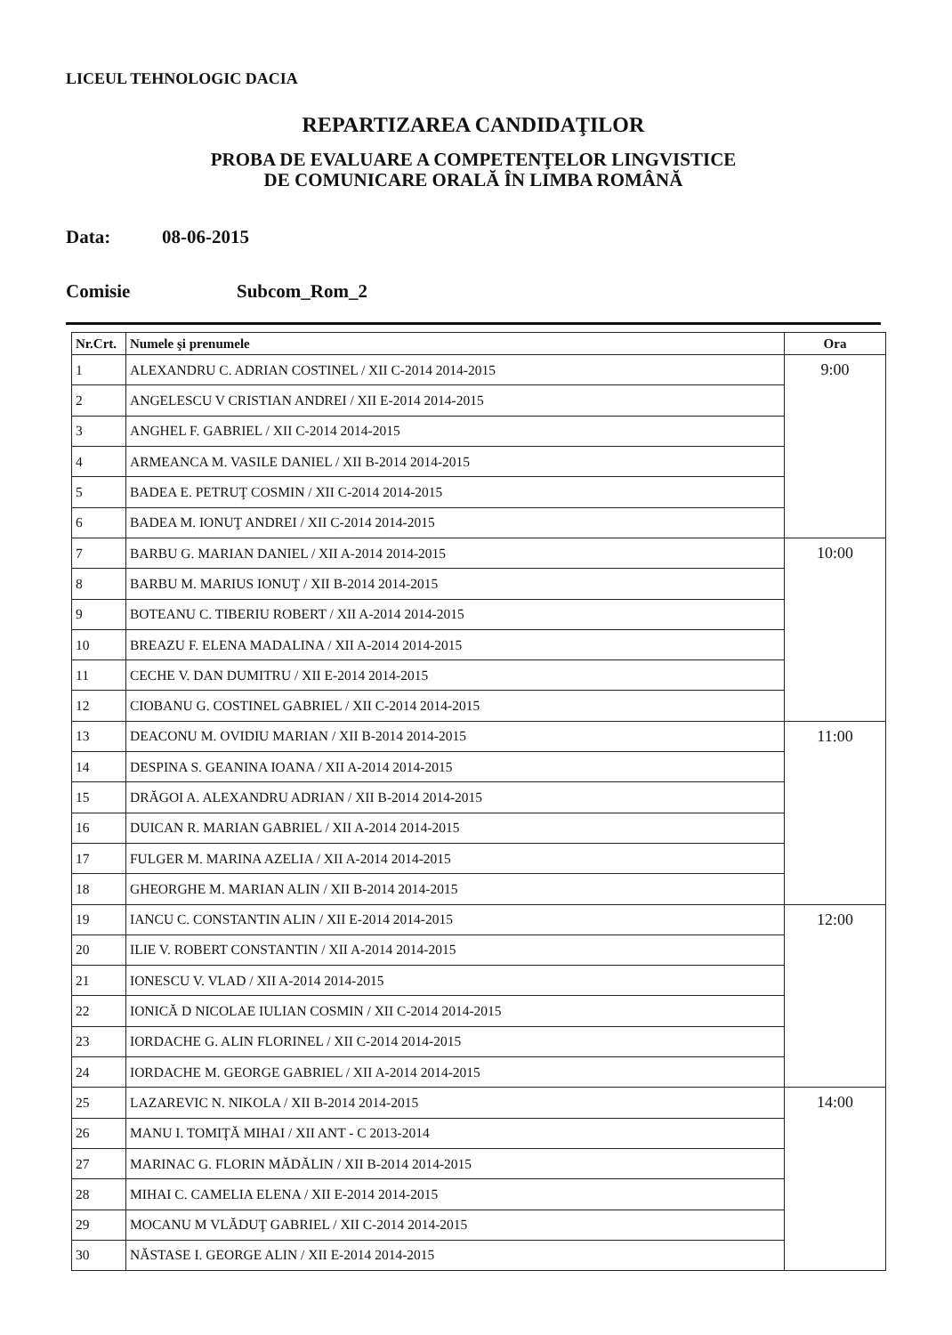LICEUL TEHNOLOGIC DACIA
REPARTIZAREA CANDIDAŢILOR
PROBA DE EVALUARE A COMPETENŢELOR LINGVISTICE
DE COMUNICARE ORALĂ ÎN LIMBA ROMÂNĂ
Data: 08-06-2015
Comisie Subcom_Rom_2
| Nr.Crt. | Numele şi prenumele | Ora |
| --- | --- | --- |
| 1 | ALEXANDRU C. ADRIAN COSTINEL / XII C-2014 2014-2015 | 9:00 |
| 2 | ANGELESCU V CRISTIAN ANDREI / XII E-2014 2014-2015 | |
| 3 | ANGHEL F. GABRIEL / XII C-2014 2014-2015 | |
| 4 | ARMEANCA M. VASILE DANIEL / XII B-2014 2014-2015 | |
| 5 | BADEA E. PETRUŢ COSMIN / XII C-2014 2014-2015 | |
| 6 | BADEA M. IONUŢ ANDREI / XII C-2014 2014-2015 | |
| 7 | BARBU G. MARIAN DANIEL / XII A-2014 2014-2015 | 10:00 |
| 8 | BARBU M. MARIUS IONUŢ / XII B-2014 2014-2015 | |
| 9 | BOTEANU C. TIBERIU ROBERT / XII A-2014 2014-2015 | |
| 10 | BREAZU F. ELENA MADALINA / XII A-2014 2014-2015 | |
| 11 | CECHE V. DAN DUMITRU / XII E-2014 2014-2015 | |
| 12 | CIOBANU G. COSTINEL GABRIEL / XII C-2014 2014-2015 | |
| 13 | DEACONU M. OVIDIU MARIAN / XII B-2014 2014-2015 | 11:00 |
| 14 | DESPINA S. GEANINA IOANA / XII A-2014 2014-2015 | |
| 15 | DRĂGOI A. ALEXANDRU ADRIAN / XII B-2014 2014-2015 | |
| 16 | DUICAN R. MARIAN GABRIEL / XII A-2014 2014-2015 | |
| 17 | FULGER M. MARINA AZELIA / XII A-2014 2014-2015 | |
| 18 | GHEORGHE M. MARIAN ALIN / XII B-2014 2014-2015 | |
| 19 | IANCU C. CONSTANTIN ALIN / XII E-2014 2014-2015 | 12:00 |
| 20 | ILIE V. ROBERT CONSTANTIN / XII A-2014 2014-2015 | |
| 21 | IONESCU V. VLAD / XII A-2014 2014-2015 | |
| 22 | IONICĂ D NICOLAE IULIAN COSMIN / XII C-2014 2014-2015 | |
| 23 | IORDACHE G. ALIN FLORINEL / XII C-2014 2014-2015 | |
| 24 | IORDACHE M. GEORGE GABRIEL / XII A-2014 2014-2015 | |
| 25 | LAZAREVIC N. NIKOLA / XII B-2014 2014-2015 | 14:00 |
| 26 | MANU I. TOMIŢĂ MIHAI / XII ANT - C 2013-2014 | |
| 27 | MARINAC G. FLORIN MĂDĂLIN / XII B-2014 2014-2015 | |
| 28 | MIHAI C. CAMELIA ELENA / XII E-2014 2014-2015 | |
| 29 | MOCANU M VLĂDUŢ GABRIEL / XII C-2014 2014-2015 | |
| 30 | NĂSTASE I. GEORGE ALIN / XII E-2014 2014-2015 | |